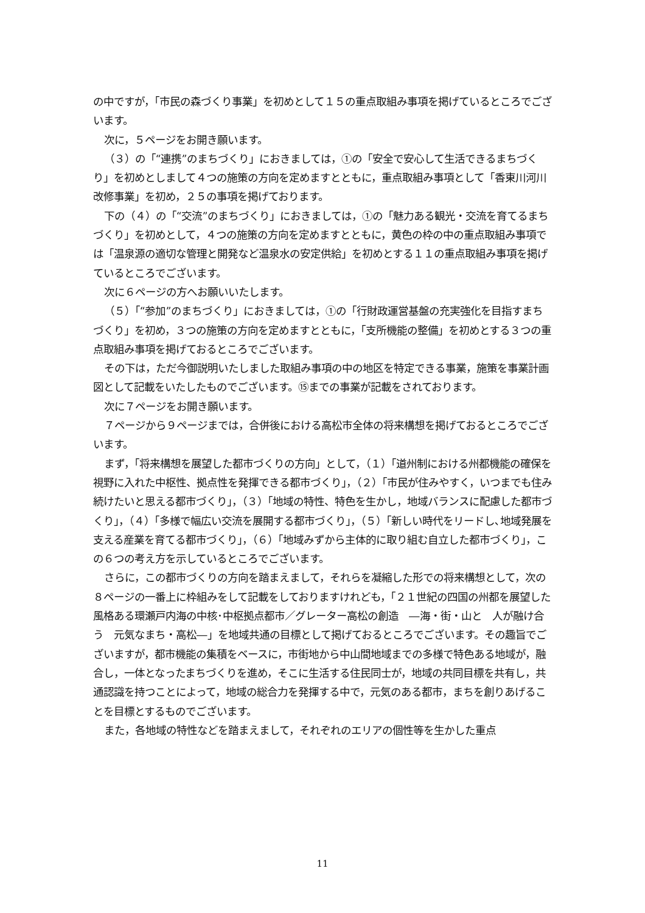の中ですが，「市民の森づくり事業」を初めとして１５の重点取組み事項を掲げているところでございます。
次に，５ページをお開き願います。
（３）の「“連携”のまちづくり」におきましては，①の「安全で安心して生活できるまちづくり」を初めとしまして４つの施策の方向を定めますとともに，重点取組み事項として「香東川河川改修事業」を初め，２５の事項を掲げております。
下の（４）の「“交流”のまちづくり」におきましては，①の「魅力ある観光・交流を育てるまちづくり」を初めとして，４つの施策の方向を定めますとともに，黄色の枠の中の重点取組み事項では「温泉源の適切な管理と開発など温泉水の安定供給」を初めとする１１の重点取組み事項を掲げているところでございます。
次に６ページの方へお願いいたします。
（５）「“参加”のまちづくり」におきましては，①の「行財政運営基盤の充実強化を目指すまちづくり」を初め，３つの施策の方向を定めますとともに，「支所機能の整備」を初めとする３つの重点取組み事項を掲げておるところでございます。
その下は，ただ今御説明いたしました取組み事項の中の地区を特定できる事業，施策を事業計画図として記載をいたしたものでございます。⑮までの事業が記載をされております。
次に７ページをお開き願います。
７ページから９ページまでは，合併後における高松市全体の将来構想を掲げておるところでございます。
まず，「将来構想を展望した都市づくりの方向」として，（１）「道州制における州都機能の確保を視野に入れた中枢性、拠点性を発揮できる都市づくり」，（２）「市民が住みやすく，いつまでも住み続けたいと思える都市づくり」，（３）「地域の特性、特色を生かし，地域バランスに配慮した都市づくり」，（４）「多様で幅広い交流を展開する都市づくり」，（５）「新しい時代をリードし､地域発展を支える産業を育てる都市づくり」，（６）「地域みずから主体的に取り組む自立した都市づくり」，この６つの考え方を示しているところでございます。
さらに，この都市づくりの方向を踏まえまして，それらを凝縮した形での将来構想として，次の８ページの一番上に枠組みをして記載をしておりますけれども，「２１世紀の四国の州都を展望した　風格ある環瀬戸内海の中核･中枢拠点都市／グレーター高松の創造　―海・街・山と　人が融け合う　元気なまち・高松―」を地域共通の目標として掲げておるところでございます。その趣旨でございますが，都市機能の集積をベースに，市街地から中山間地域までの多様で特色ある地域が，融合し，一体となったまちづくりを進め，そこに生活する住民同士が，地域の共同目標を共有し，共通認識を持つことによって，地域の総合力を発揮する中で，元気のある都市，まちを創りあげることを目標とするものでございます。
また，各地域の特性などを踏まえまして，それぞれのエリアの個性等を生かした重点
11